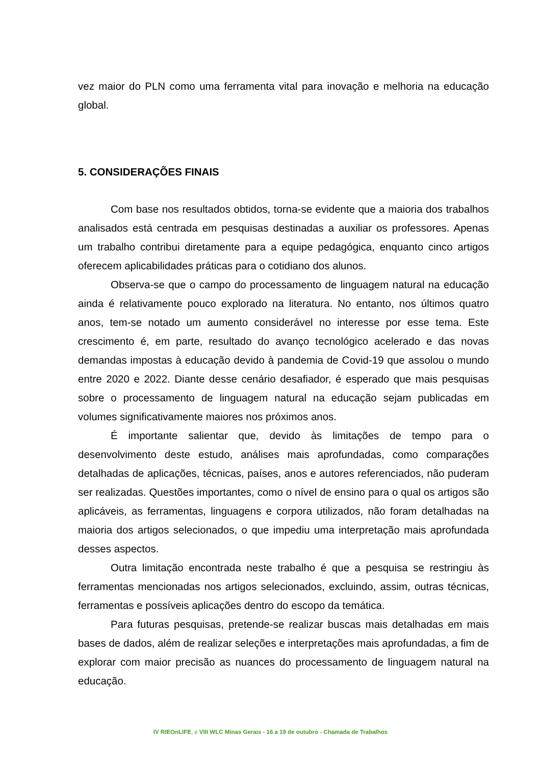vez maior do PLN como uma ferramenta vital para inovação e melhoria na educação global.
5. CONSIDERAÇÕES FINAIS
Com base nos resultados obtidos, torna-se evidente que a maioria dos trabalhos analisados está centrada em pesquisas destinadas a auxiliar os professores. Apenas um trabalho contribui diretamente para a equipe pedagógica, enquanto cinco artigos oferecem aplicabilidades práticas para o cotidiano dos alunos.
Observa-se que o campo do processamento de linguagem natural na educação ainda é relativamente pouco explorado na literatura. No entanto, nos últimos quatro anos, tem-se notado um aumento considerável no interesse por esse tema. Este crescimento é, em parte, resultado do avanço tecnológico acelerado e das novas demandas impostas à educação devido à pandemia de Covid-19 que assolou o mundo entre 2020 e 2022. Diante desse cenário desafiador, é esperado que mais pesquisas sobre o processamento de linguagem natural na educação sejam publicadas em volumes significativamente maiores nos próximos anos.
É importante salientar que, devido às limitações de tempo para o desenvolvimento deste estudo, análises mais aprofundadas, como comparações detalhadas de aplicações, técnicas, países, anos e autores referenciados, não puderam ser realizadas. Questões importantes, como o nível de ensino para o qual os artigos são aplicáveis, as ferramentas, linguagens e corpora utilizados, não foram detalhadas na maioria dos artigos selecionados, o que impediu uma interpretação mais aprofundada desses aspectos.
Outra limitação encontrada neste trabalho é que a pesquisa se restringiu às ferramentas mencionadas nos artigos selecionados, excluindo, assim, outras técnicas, ferramentas e possíveis aplicações dentro do escopo da temática.
Para futuras pesquisas, pretende-se realizar buscas mais detalhadas em mais bases de dados, além de realizar seleções e interpretações mais aprofundadas, a fim de explorar com maior precisão as nuances do processamento de linguagem natural na educação.
IV RIEOnLIFE, e VIII WLC Minas Gerais - 16 a 19 de outubro - Chamada de Trabalhos